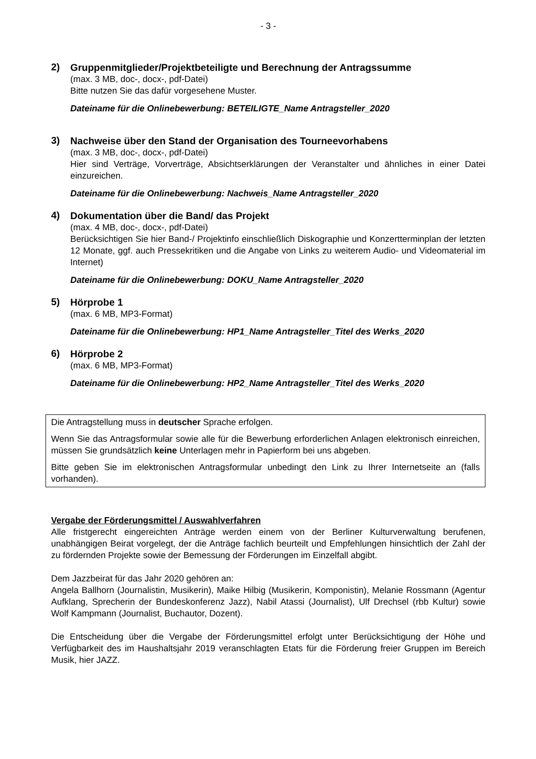- 3 -
2)
Gruppenmitglieder/Projektbeteiligte und Berechnung der Antragssumme
(max. 3 MB, doc-, docx-, pdf-Datei)
Bitte nutzen Sie das dafür vorgesehene Muster.
Dateiname für die Onlinebewerbung: BETEILIGTE_Name Antragsteller_2020
3)
Nachweise über den Stand der Organisation des Tourneevorhabens
(max. 3 MB, doc-, docx-, pdf-Datei)
Hier sind Verträge, Vorverträge, Absichtserklärungen der Veranstalter und ähnliches in einer Datei einzureichen.
Dateiname für die Onlinebewerbung: Nachweis_Name Antragsteller_2020
4)
Dokumentation über die Band/ das Projekt
(max. 4 MB, doc-, docx-, pdf-Datei)
Berücksichtigen Sie hier Band-/ Projektinfo einschließlich Diskographie und Konzertterminplan der letzten 12 Monate, ggf. auch Pressekritiken und die Angabe von Links zu weiterem Audio- und Videomaterial im Internet)
Dateiname für die Onlinebewerbung: DOKU_Name Antragsteller_2020
5)
Hörprobe 1
(max. 6 MB, MP3-Format)
Dateiname für die Onlinebewerbung: HP1_Name Antragsteller_Titel des Werks_2020
6)
Hörprobe 2
(max. 6 MB, MP3-Format)
Dateiname für die Onlinebewerbung: HP2_Name Antragsteller_Titel des Werks_2020
Die Antragstellung muss in deutscher Sprache erfolgen.
Wenn Sie das Antragsformular sowie alle für die Bewerbung erforderlichen Anlagen elektronisch einreichen, müssen Sie grundsätzlich keine Unterlagen mehr in Papierform bei uns abgeben.
Bitte geben Sie im elektronischen Antragsformular unbedingt den Link zu Ihrer Internetseite an (falls vorhanden).
Vergabe der Förderungsmittel / Auswahlverfahren
Alle fristgerecht eingereichten Anträge werden einem von der Berliner Kulturverwaltung berufenen, unabhängigen Beirat vorgelegt, der die Anträge fachlich beurteilt und Empfehlungen hinsichtlich der Zahl der zu fördernden Projekte sowie der Bemessung der Förderungen im Einzelfall abgibt.
Dem Jazzbeirat für das Jahr 2020 gehören an:
Angela Ballhorn (Journalistin, Musikerin), Maike Hilbig (Musikerin, Komponistin), Melanie Rossmann (Agentur Aufklang, Sprecherin der Bundeskonferenz Jazz), Nabil Atassi (Journalist), Ulf Drechsel (rbb Kultur) sowie Wolf Kampmann (Journalist, Buchautor, Dozent).
Die Entscheidung über die Vergabe der Förderungsmittel erfolgt unter Berücksichtigung der Höhe und Verfügbarkeit des im Haushaltsjahr 2019 veranschlagten Etats für die Förderung freier Gruppen im Bereich Musik, hier JAZZ.